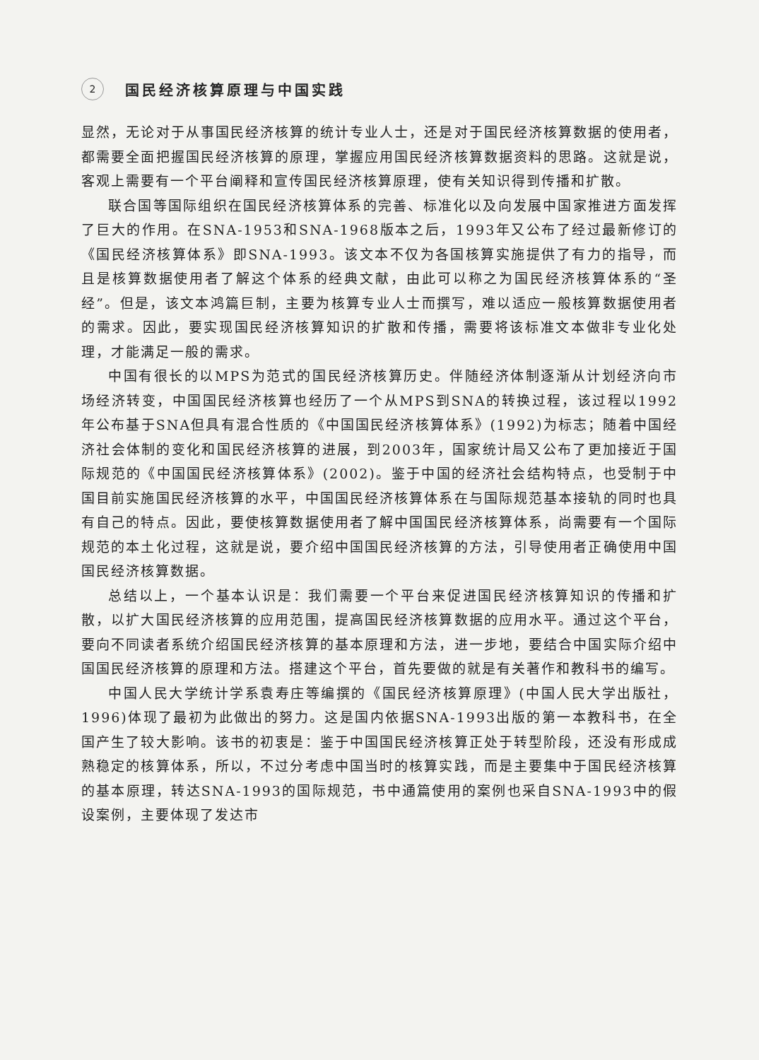2 国民经济核算原理与中国实践
显然，无论对于从事国民经济核算的统计专业人士，还是对于国民经济核算数据的使用者，都需要全面把握国民经济核算的原理，掌握应用国民经济核算数据资料的思路。这就是说，客观上需要有一个平台阐释和宣传国民经济核算原理，使有关知识得到传播和扩散。
联合国等国际组织在国民经济核算体系的完善、标准化以及向发展中国家推进方面发挥了巨大的作用。在SNA-1953和SNA-1968版本之后，1993年又公布了经过最新修订的《国民经济核算体系》即SNA-1993。该文本不仅为各国核算实施提供了有力的指导，而且是核算数据使用者了解这个体系的经典文献，由此可以称之为国民经济核算体系的“圣经”。但是，该文本鸿篇巨制，主要为核算专业人士而撰写，难以适应一般核算数据使用者的需求。因此，要实现国民经济核算知识的扩散和传播，需要将该标准文本做非专业化处理，才能满足一般的需求。
中国有很长的以MPS为范式的国民经济核算历史。伴随经济体制逐渐从计划经济向市场经济转变，中国国民经济核算也经历了一个从MPS到SNA的转换过程，该过程以1992年公布基于SNA但具有混合性质的《中国国民经济核算体系》(1992)为标志；随着中国经济社会体制的变化和国民经济核算的进展，到2003年，国家统计局又公布了更加接近于国际规范的《中国国民经济核算体系》(2002)。鉴于中国的经济社会结构特点，也受制于中国目前实施国民经济核算的水平，中国国民经济核算体系在与国际规范基本接轨的同时也具有自己的特点。因此，要使核算数据使用者了解中国国民经济核算体系，尚需要有一个国际规范的本土化过程，这就是说，要介绍中国国民经济核算的方法，引导使用者正确使用中国国民经济核算数据。
总结以上，一个基本认识是：我们需要一个平台来促进国民经济核算知识的传播和扩散，以扩大国民经济核算的应用范围，提高国民经济核算数据的应用水平。通过这个平台，要向不同读者系统介绍国民经济核算的基本原理和方法，进一步地，要结合中国实际介绍中国国民经济核算的原理和方法。搭建这个平台，首先要做的就是有关著作和教科书的编写。
中国人民大学统计学系袁寿庄等编撰的《国民经济核算原理》(中国人民大学出版社，1996)体现了最初为此做出的努力。这是国内依据SNA-1993出版的第一本教科书，在全国产生了较大影响。该书的初衷是：鉴于中国国民经济核算正处于转型阶段，还没有形成成熟稳定的核算体系，所以，不过分考虑中国当时的核算实践，而是主要集中于国民经济核算的基本原理，转达SNA-1993的国际规范，书中通篇使用的案例也采自SNA-1993中的假设案例，主要体现了发达市